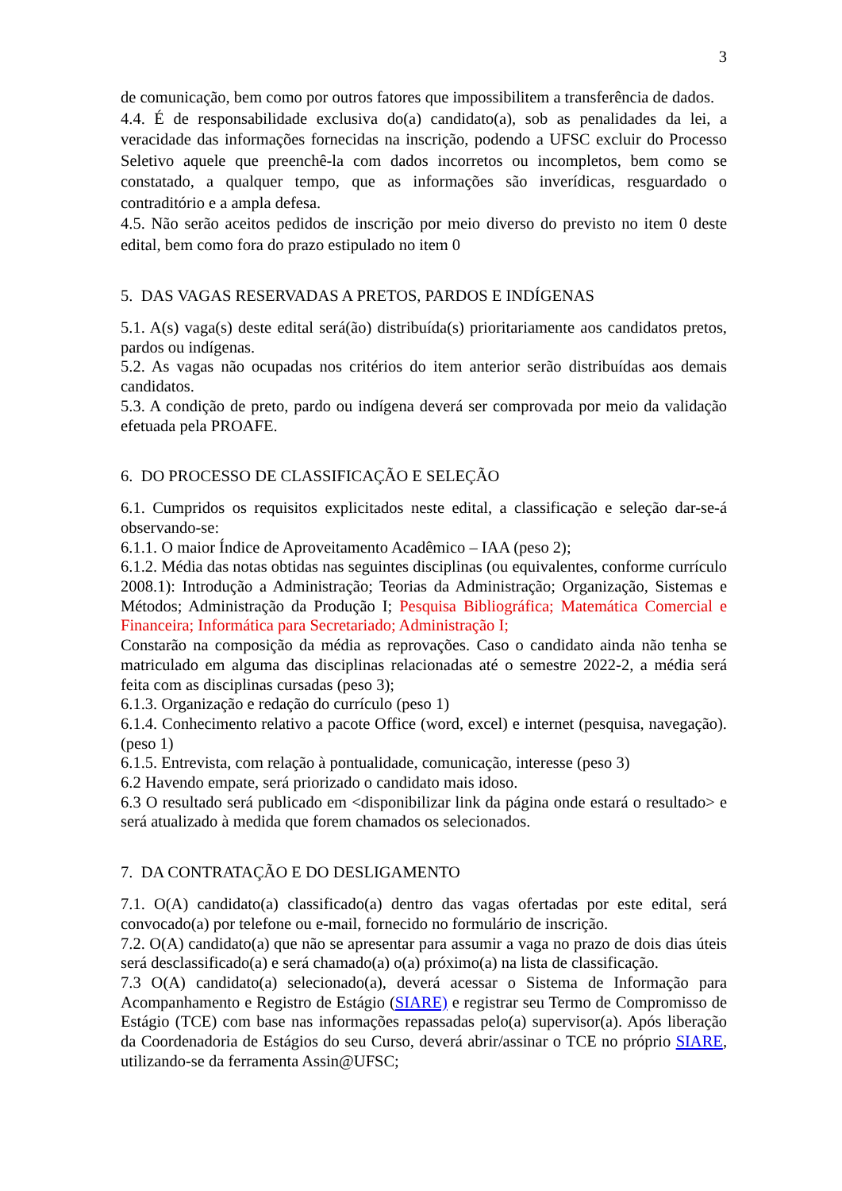3
de comunicação, bem como por outros fatores que impossibilitem a transferência de dados.
4.4. É de responsabilidade exclusiva do(a) candidato(a), sob as penalidades da lei, a veracidade das informações fornecidas na inscrição, podendo a UFSC excluir do Processo Seletivo aquele que preenchê-la com dados incorretos ou incompletos, bem como se constatado, a qualquer tempo, que as informações são inverídicas, resguardado o contraditório e a ampla defesa.
4.5. Não serão aceitos pedidos de inscrição por meio diverso do previsto no item 0 deste edital, bem como fora do prazo estipulado no item 0
5. DAS VAGAS RESERVADAS A PRETOS, PARDOS E INDÍGENAS
5.1. A(s) vaga(s) deste edital será(ão) distribuída(s) prioritariamente aos candidatos pretos, pardos ou indígenas.
5.2. As vagas não ocupadas nos critérios do item anterior serão distribuídas aos demais candidatos.
5.3. A condição de preto, pardo ou indígena deverá ser comprovada por meio da validação efetuada pela PROAFE.
6. DO PROCESSO DE CLASSIFICAÇÃO E SELEÇÃO
6.1. Cumpridos os requisitos explicitados neste edital, a classificação e seleção dar-se-á observando-se:
6.1.1. O maior Índice de Aproveitamento Acadêmico – IAA (peso 2);
6.1.2. Média das notas obtidas nas seguintes disciplinas (ou equivalentes, conforme currículo 2008.1): Introdução a Administração; Teorias da Administração; Organização, Sistemas e Métodos; Administração da Produção I; Pesquisa Bibliográfica; Matemática Comercial e Financeira; Informática para Secretariado; Administração I;
Constarão na composição da média as reprovações. Caso o candidato ainda não tenha se matriculado em alguma das disciplinas relacionadas até o semestre 2022-2, a média será feita com as disciplinas cursadas (peso 3);
6.1.3. Organização e redação do currículo (peso 1)
6.1.4. Conhecimento relativo a pacote Office (word, excel) e internet (pesquisa, navegação). (peso 1)
6.1.5. Entrevista, com relação à pontualidade, comunicação, interesse (peso 3)
6.2 Havendo empate, será priorizado o candidato mais idoso.
6.3 O resultado será publicado em <disponibilizar link da página onde estará o resultado> e será atualizado à medida que forem chamados os selecionados.
7. DA CONTRATAÇÃO E DO DESLIGAMENTO
7.1. O(A) candidato(a) classificado(a) dentro das vagas ofertadas por este edital, será convocado(a) por telefone ou e-mail, fornecido no formulário de inscrição.
7.2. O(A) candidato(a) que não se apresentar para assumir a vaga no prazo de dois dias úteis será desclassificado(a) e será chamado(a) o(a) próximo(a) na lista de classificação.
7.3 O(A) candidato(a) selecionado(a), deverá acessar o Sistema de Informação para Acompanhamento e Registro de Estágio (SIARE) e registrar seu Termo de Compromisso de Estágio (TCE) com base nas informações repassadas pelo(a) supervisor(a). Após liberação da Coordenadoria de Estágios do seu Curso, deverá abrir/assinar o TCE no próprio SIARE, utilizando-se da ferramenta Assin@UFSC;